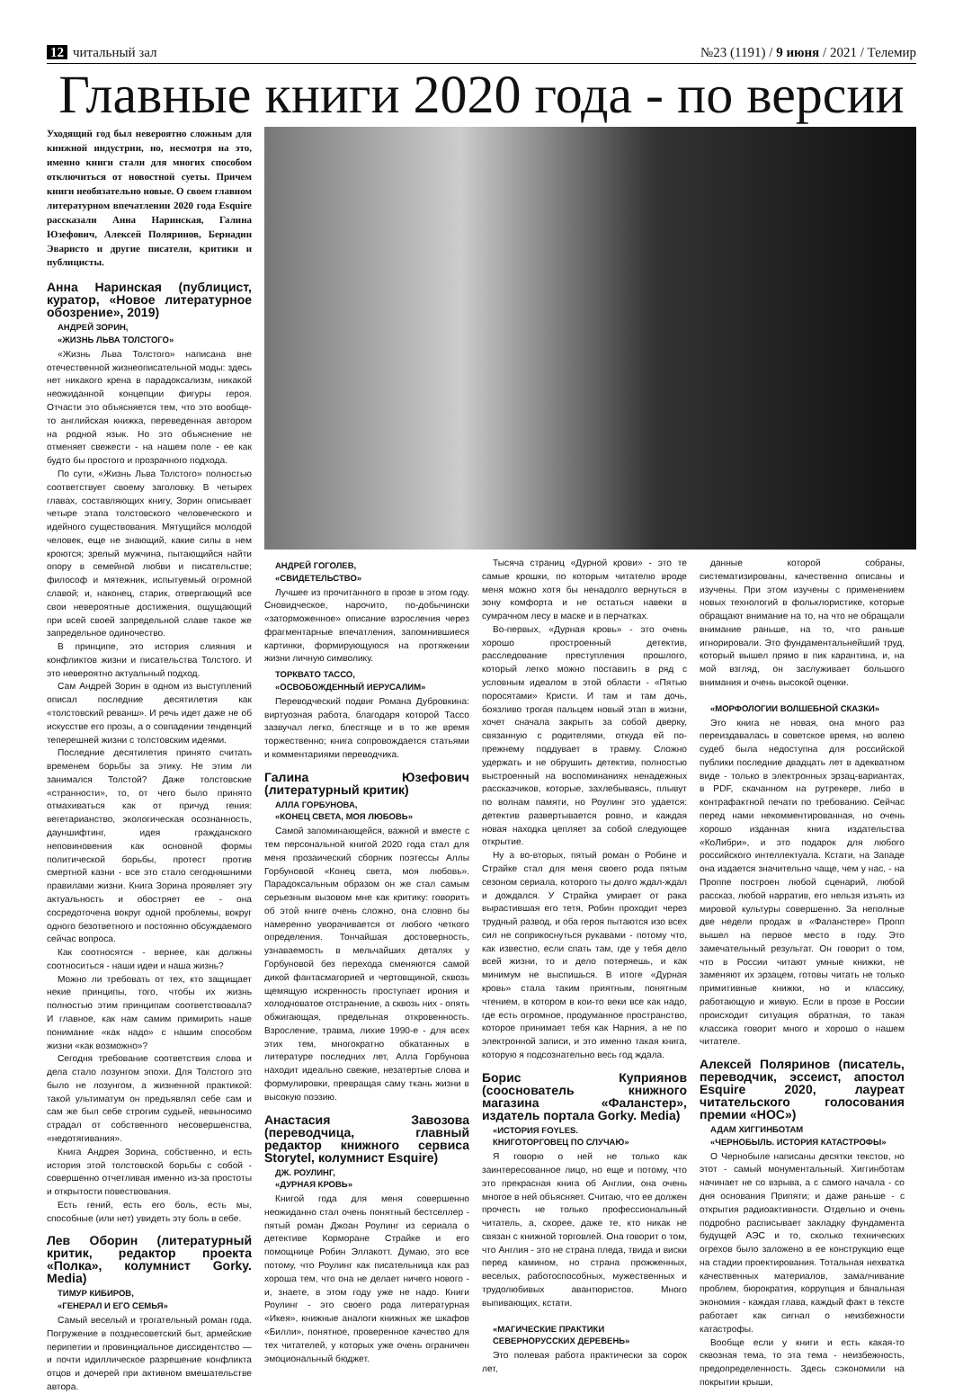12 читальный зал №23 (1191) / 9 июня / 2021 / Телемир
Главные книги 2020 года - по версии
Уходящий год был невероятно сложным для книжной индустрии, но, несмотря на это, именно книги стали для многих способом отключиться от новостной суеты. Причем книги необязательно новые. О своем главном литературном впечатлении 2020 года Esquire рассказали Анна Наринская, Галина Юзефович, Алексей Поляринов, Бернадин Эваристо и другие писатели, критики и публицисты.
Анна Наринская (публицист, куратор, «Новое литературное обозрение», 2019)
АНДРЕЙ ЗОРИН,
«ЖИЗНЬ ЛЬВА ТОЛСТОГО»
«Жизнь Льва Толстого» написана вне отечественной жизнеописательной моды: здесь нет никакого крена в парадоксализм, никакой неожиданной концепции фигуры героя. Отчасти это объясняется тем, что это вообще-то английская книжка, переведенная автором на родной язык. Но это объяснение не отменяет свежести - на нашем поле - ее как будто бы простого и прозрачного подхода.
По сути, «Жизнь Льва Толстого» полностью соответствует своему заголовку. В четырех главах, составляющих книгу, Зорин описывает четыре этапа толстовского человеческого и идейного существования. Мятущийся молодой человек, еще не знающий, какие силы в нем кроются; зрелый мужчина, пытающийся найти опору в семейной любви и писательстве; философ и мятежник, испытуемый огромной славой; и, наконец, старик, отвергающий все свои невероятные достижения, ощущающий при всей своей запредельной славе такое же запредельное одиночество.
В принципе, это история слияния и конфликтов жизни и писательства Толстого. И это невероятно актуальный подход.
Сам Андрей Зорин в одном из выступлений описал последние десятилетия как «толстовский реванш». И речь идет даже не об искусстве его прозы, а о совпадении тенденций теперешней жизни с толстовским идеями.
Последние десятилетия принято считать временем борьбы за этику. Не этим ли занимался Толстой? Даже толстовские «странности», то, от чего было принято отмахиваться как от причуд гения: вегетарианство, экологическая осознанность, дауншифтинг, идея гражданского неповиновения как основной формы политической борьбы, протест против смертной казни - все это стало сегодняшними правилами жизни. Книга Зорина проявляет эту актуальность и обостряет ее - она сосредоточена вокруг одной проблемы, вокруг одного безответного и постоянно обсуждаемого сейчас вопроса.
Как соотносятся - вернее, как должны соотноситься - наши идеи и наша жизнь?
Можно ли требовать от тех, кто защищает некие принципы, того, чтобы их жизнь полностью этим принципам соответствовала? И главное, как нам самим примирить наше понимание «как надо» с нашим способом жизни «как возможно»?
Сегодня требование соответствия слова и дела стало лозунгом эпохи. Для Толстого это было не лозунгом, а жизненной практикой: такой ультиматум он предъявлял себе сам и сам же был себе строгим судьей, невыносимо страдал от собственного несовершенства, «недотягивания».
Книга Андрея Зорина, собственно, и есть история этой толстовской борьбы с собой - совершенно отчетливая именно из-за простоты и открытости повествования.
Есть гений, есть его боль, есть мы, способные (или нет) увидеть эту боль в себе.
Лев Оборин (литературный критик, редактор проекта «Полка», колумнист Gorky. Media)
ТИМУР КИБИРОВ,
«ГЕНЕРАЛ И ЕГО СЕМЬЯ»
Самый веселый и трогательный роман года. Погружение в позднесоветский быт, армейские перипетии и провинциальное диссидентство — и почти идиллическое разрешение конфликта отцов и дочерей при активном вмешательстве автора.
АНДРЕЙ ГОГОЛЕВ,
«СВИДЕТЕЛЬСТВО»
Лучшее из прочитанного в прозе в этом году. Сновидческое, нарочито, по-добычински «заторможенное» описание взросления через фрагментарные впечатления, запомнившиеся картинки, формирующуюся на протяжении жизни личную символику.
ТОРКВАТО ТАССО,
«ОСВОБОЖДЕННЫЙ ИЕРУСАЛИМ»
Переводческий подвиг Романа Дубровкина: виртуозная работа, благодаря которой Тассо зазвучал легко, блестяще и в то же время торжественно; книга сопровождается статьями и комментариями переводчика.
Галина Юзефович (литературный критик)
АЛЛА ГОРБУНОВА,
«КОНЕЦ СВЕТА, МОЯ ЛЮБОВЬ»
Самой запоминающейся, важной и вместе с тем персональной книгой 2020 года стал для меня прозаический сборник поэтессы Аллы Горбуновой «Конец света, моя любовь». Парадоксальным образом он же стал самым серьезным вызовом мне как критику: говорить об этой книге очень сложно, она словно бы намеренно уворачивается от любого четкого определения. Тончайшая достоверность, узнаваемость в мельчайших деталях у Горбуновой без перехода сменяются самой дикой фантасмагорией и чертовщиной, сквозь щемящую искренность проступает ирония и холодноватое отстранение, а сквозь них - опять обжигающая, предельная откровенность. Взросление, травма, лихие 1990-е - для всех этих тем, многократно обкатанных в литературе последних лет, Алла Горбунова находит идеально свежие, незатертые слова и формулировки, превращая саму ткань жизни в высокую поэзию.
Анастасия Завозова (переводчица, главный редактор книжного сервиса Storytel, колумнист Esquire)
ДЖ. РОУЛИНГ,
«ДУРНАЯ КРОВЬ»
Книгой года для меня совершенно неожиданно стал очень понятный бестселлер - пятый роман Джоан Роулинг из сериала о детективе Корморане Страйке и его помощнице Робин Эллакотт. Думаю, это все потому, что Роулинг как писательница как раз хороша тем, что она не делает ничего нового - и, знаете, в этом году уже не надо. Книги Роулинг - это своего рода литературная «Икея», книжные аналоги книжных же шкафов «Билли», понятное, проверенное качество для тех читателей, у которых уже очень ограничен эмоциональный бюджет.
Тысяча страниц «Дурной крови» - это те самые крошки, по которым читателю вроде меня можно хотя бы ненадолго вернуться в зону комфорта и не остаться навеки в сумрачном лесу в маске и в перчатках.
Во-первых, «Дурная кровь» - это очень хорошо простроенный детектив, расследование преступления прошлого, который легко можно поставить в ряд с условным идеалом в этой области - «Пятью поросятами» Кристи. И там и там дочь, боязливо трогая пальцем новый этап в жизни, хочет сначала закрыть за собой дверку, связанную с родителями, откуда ей по-прежнему поддувает в травму. Сложно удержать и не обрушить детектив, полностью выстроенный на воспоминаниях ненадежных рассказчиков, которые, захлебываясь, плывут по волнам памяти, но Роулинг это удается: детектив развертывается ровно, и каждая новая находка цепляет за собой следующее открытие.
Ну а во-вторых, пятый роман о Робине и Страйке стал для меня своего рода пятым сезоном сериала, которого ты долго ждал-ждал и дождался. У Страйка умирает от рака вырастившая его тетя, Робин проходит через трудный развод, и оба героя пытаются изо всех сил не соприкоснуться рукавами - потому что, как известно, если спать там, где у тебя дело всей жизни, то и дело потеряешь, и как минимум не выспишься. В итоге «Дурная кровь» стала таким приятным, понятным чтением, в котором в кои-то веки все как надо, где есть огромное, продуманное пространство, которое принимает тебя как Нарния, а не по электронной записи, и это именно такая книга, которую я подсознательно весь год ждала.
Борис Куприянов (сооснователь книжного магазина «Фаланстер», издатель портала Gorky. Media)
«ИСТОРИЯ FOYLES.
КНИГОТОРГОВЕЦ ПО СЛУЧАЮ»
Я говорю о ней не только как заинтересованное лицо, но еще и потому, что это прекрасная книга об Англии, она очень многое в ней объясняет. Считаю, что ее должен прочесть не только профессиональный читатель, а, скорее, даже те, кто никак не связан с книжной торговлей. Она говорит о том, что Англия - это не страна пледа, твида и виски перед камином, но страна прожженных, веселых, работоспособных, мужественных и трудолюбивых авантюристов. Много выпивающих, кстати.
«МАГИЧЕСКИЕ ПРАКТИКИ
СЕВЕРНОРУССКИХ ДЕРЕВЕНЬ»
Это полевая работа практически за сорок лет,
данные которой собраны, систематизированы, качественно описаны и изучены. При этом изучены с применением новых технологий в фольклористике, которые обращают внимание на то, на что не обращали внимание раньше, на то, что раньше игнорировали. Это фундаментальнейший труд, который вышел прямо в пик карантина, и, на мой взгляд, он заслуживает большого внимания и очень высокой оценки.
«МОРФОЛОГИИ ВОЛШЕБНОЙ СКАЗКИ»
Это книга не новая, она много раз переиздавалась в советское время, но волею судеб была недоступна для российской публики последние двадцать лет в адекватном виде - только в электронных эрзац-вариантах, в PDF, скачанном на рутрекере, либо в контрафактной печати по требованию. Сейчас перед нами некомментированная, но очень хорошо изданная книга издательства «КоЛибри», и это подарок для любого российского интеллектуала. Кстати, на Западе она издается значительно чаще, чем у нас, - на Проппе построен любой сценарий, любой рассказ, любой нарратив, его нельзя изъять из мировой культуры совершенно. За неполные две недели продаж в «Фаланстере» Пропп вышел на первое место в году. Это замечательный результат. Он говорит о том, что в России читают умные книжки, не заменяют их эрзацем, готовы читать не только примитивные книжки, но и классику, работающую и живую. Если в прозе в России происходит ситуация обратная, то такая классика говорит много и хорошо о нашем читателе.
Алексей Поляринов (писатель, переводчик, эссеист, апостол Esquire 2020, лауреат читательского голосования премии «НОС»)
АДАМ ХИГГИНБОТАМ
«ЧЕРНОБЫЛЬ. ИСТОРИЯ КАТАСТРОФЫ»
О Чернобыле написаны десятки текстов, но этот - самый монументальный. Хиггинботам начинает не со взрыва, а с самого начала - со дня основания Припяти; и даже раньше - с открытия радиоактивности. Отдельно и очень подробно расписывает закладку фундамента будущей АЭС и то, сколько технических огрехов было заложено в ее конструкцию еще на стадии проектирования. Тотальная нехватка качественных материалов, замалчивание проблем, бюрократия, коррупция и банальная экономия - каждая глава, каждый факт в тексте работает как сигнал о неизбежности катастрофы.
Вообще если у книги и есть какая-то сквозная тема, то эта тема - неизбежность, предопределенность. Здесь сэкономили на покрытии крыши,